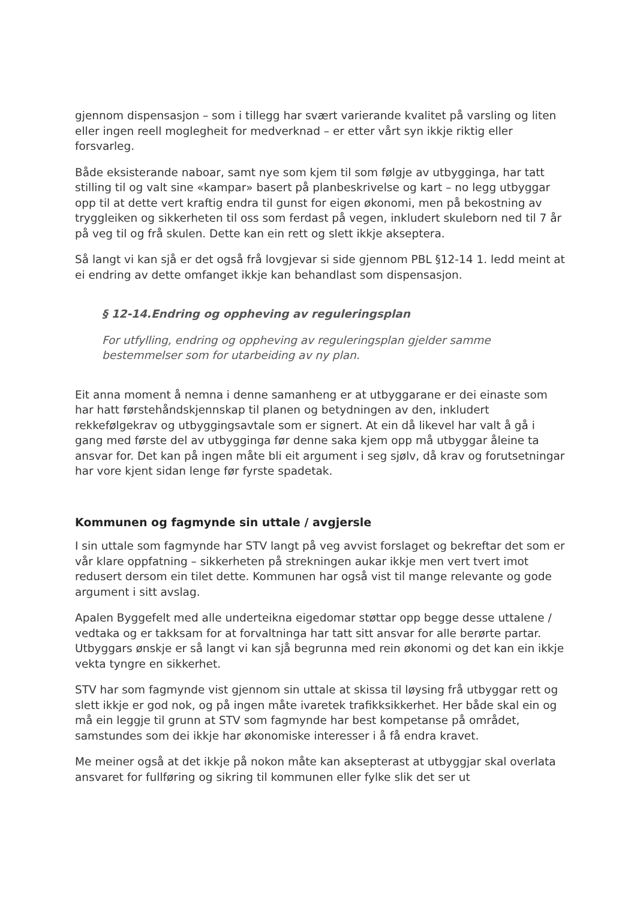gjennom dispensasjon – som i tillegg har svært varierande kvalitet på varsling og liten eller ingen reell moglegheit for medverknad – er etter vårt syn ikkje riktig eller forsvarleg.
Både eksisterande naboar, samt nye som kjem til som følgje av utbygginga, har tatt stilling til og valt sine «kampar» basert på planbeskrivelse og kart – no legg utbyggar opp til at dette vert kraftig endra til gunst for eigen økonomi, men på bekostning av tryggleiken og sikkerheten til oss som ferdast på vegen, inkludert skuleborn ned til 7 år på veg til og frå skulen. Dette kan ein rett og slett ikkje akseptera.
Så langt vi kan sjå er det også frå lovgjevar si side gjennom PBL §12-14 1. ledd meint at ei endring av dette omfanget ikkje kan behandlast som dispensasjon.
§ 12-14.Endring og oppheving av reguleringsplan
For utfylling, endring og oppheving av reguleringsplan gjelder samme bestemmelser som for utarbeiding av ny plan.
Eit anna moment å nemna i denne samanheng er at utbyggarane er dei einaste som har hatt førstehåndskjennskap til planen og betydningen av den, inkludert rekkefølgekrav og utbyggingsavtale som er signert. At ein då likevel har valt å gå i gang med første del av utbygginga før denne saka kjem opp må utbyggar åleine ta ansvar for. Det kan på ingen måte bli eit argument i seg sjølv, då krav og forutsetningar har vore kjent sidan lenge før fyrste spadetak.
Kommunen og fagmynde sin uttale / avgjersle
I sin uttale som fagmynde har STV langt på veg avvist forslaget og bekreftar det som er vår klare oppfatning – sikkerheten på strekningen aukar ikkje men vert tvert imot redusert dersom ein tilet dette. Kommunen har også vist til mange relevante og gode argument i sitt avslag.
Apalen Byggefelt med alle underteikna eigedomar støttar opp begge desse uttalene / vedtaka og er takksam for at forvaltninga har tatt sitt ansvar for alle berørte partar. Utbyggars ønskje er så langt vi kan sjå begrunna med rein økonomi og det kan ein ikkje vekta tyngre en sikkerhet.
STV har som fagmynde vist gjennom sin uttale at skissa til løysing frå utbyggar rett og slett ikkje er god nok, og på ingen måte ivaretek trafikksikkerhet. Her både skal ein og må ein leggje til grunn at STV som fagmynde har best kompetanse på området, samstundes som dei ikkje har økonomiske interesser i å få endra kravet.
Me meiner også at det ikkje på nokon måte kan aksepterast at utbyggjar skal overlata ansvaret for fullføring og sikring til kommunen eller fylke slik det ser ut